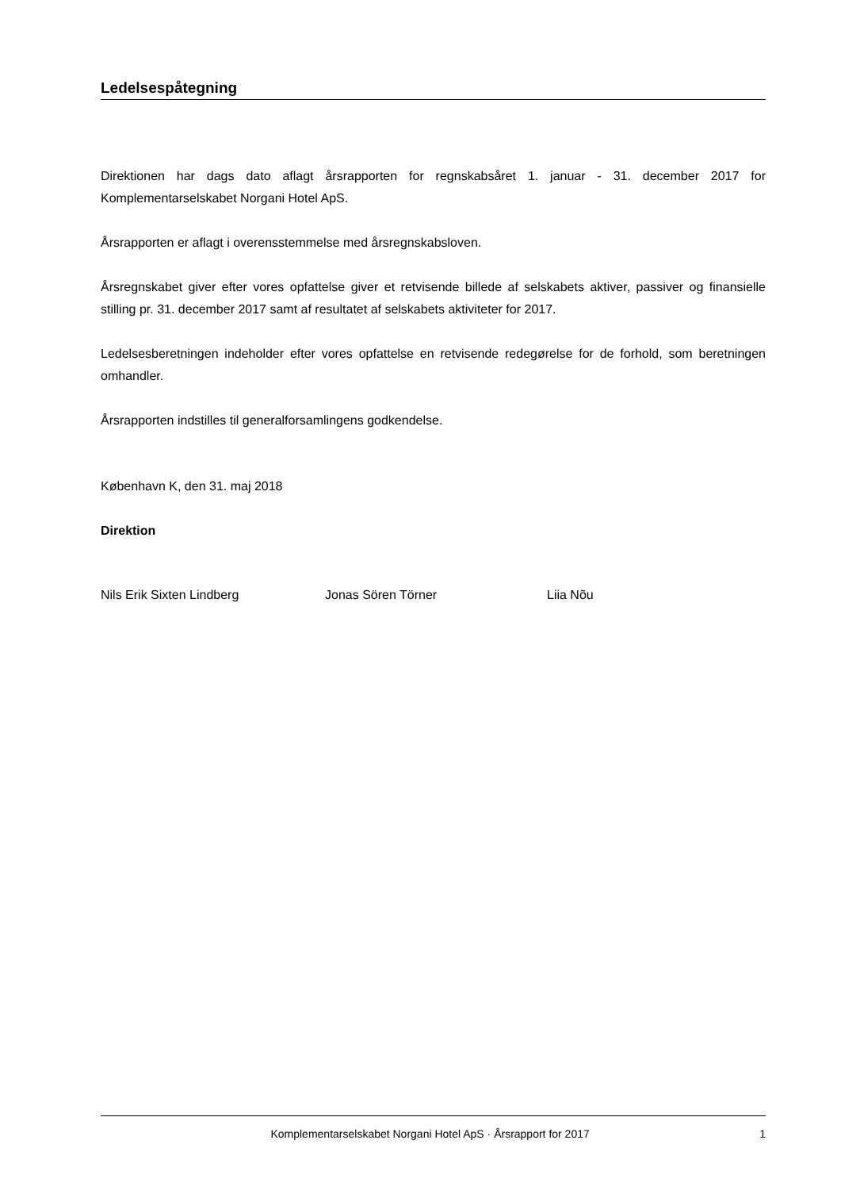Ledelsespåtegning
Direktionen har dags dato aflagt årsrapporten for regnskabsåret 1. januar - 31. december 2017 for Komplementarselskabet Norgani Hotel ApS.
Årsrapporten er aflagt i overensstemmelse med årsregnskabsloven.
Årsregnskabet giver efter vores opfattelse giver et retvisende billede af selskabets aktiver, passiver og finansielle stilling pr. 31. december 2017 samt af resultatet af selskabets aktiviteter for 2017.
Ledelsesberetningen indeholder efter vores opfattelse en retvisende redegørelse for de forhold, som beretningen omhandler.
Årsrapporten indstilles til generalforsamlingens godkendelse.
København K, den 31. maj 2018
Direktion
Nils Erik Sixten Lindberg Jonas Sören Törner Liia Nõu
Komplementarselskabet Norgani Hotel ApS · Årsrapport for 2017 1